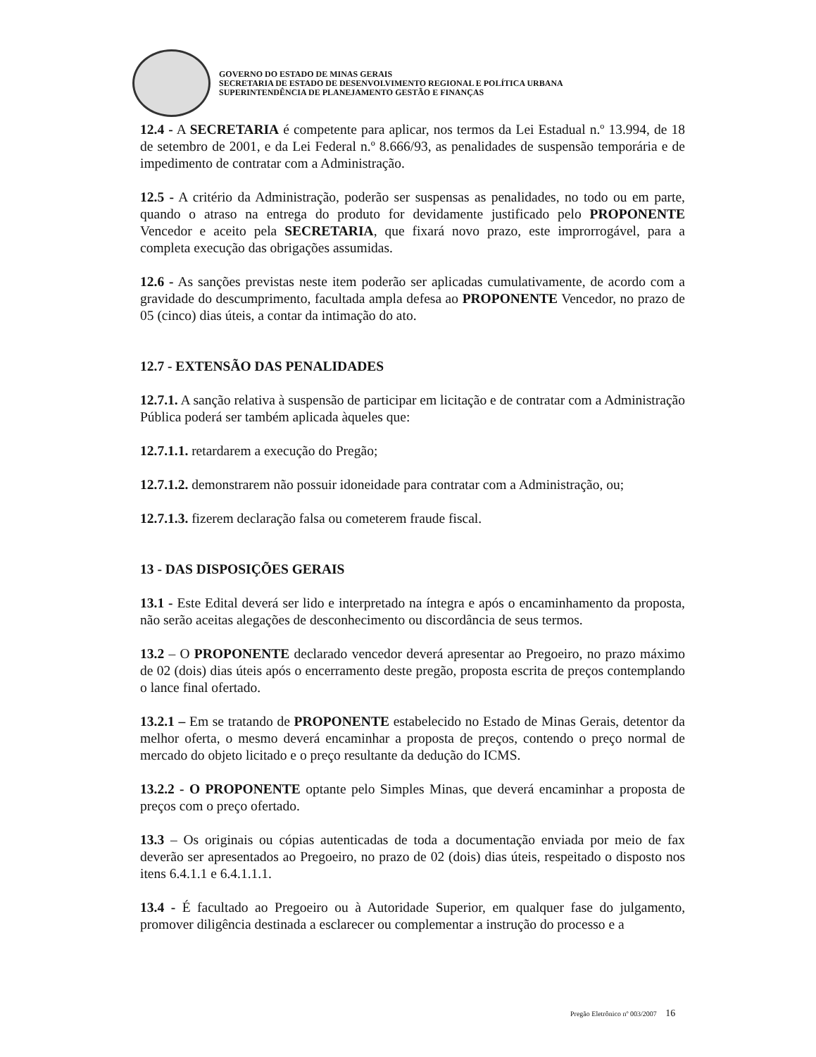GOVERNO DO ESTADO DE MINAS GERAIS
SECRETARIA DE ESTADO DE DESENVOLVIMENTO REGIONAL E POLÍTICA URBANA
SUPERINTENDÊNCIA DE PLANEJAMENTO GESTÃO E FINANÇAS
12.4 - A SECRETARIA é competente para aplicar, nos termos da Lei Estadual n.º 13.994, de 18 de setembro de 2001, e da Lei Federal n.º 8.666/93, as penalidades de suspensão temporária e de impedimento de contratar com a Administração.
12.5 - A critério da Administração, poderão ser suspensas as penalidades, no todo ou em parte, quando o atraso na entrega do produto for devidamente justificado pelo PROPONENTE Vencedor e aceito pela SECRETARIA, que fixará novo prazo, este improrrogável, para a completa execução das obrigações assumidas.
12.6 - As sanções previstas neste item poderão ser aplicadas cumulativamente, de acordo com a gravidade do descumprimento, facultada ampla defesa ao PROPONENTE Vencedor, no prazo de 05 (cinco) dias úteis, a contar da intimação do ato.
12.7 - EXTENSÃO DAS PENALIDADES
12.7.1. A sanção relativa à suspensão de participar em licitação e de contratar com a Administração Pública poderá ser também aplicada àqueles que:
12.7.1.1. retardarem a execução do Pregão;
12.7.1.2. demonstrarem não possuir idoneidade para contratar com a Administração, ou;
12.7.1.3. fizerem declaração falsa ou cometerem fraude fiscal.
13 - DAS DISPOSIÇÕES GERAIS
13.1 - Este Edital deverá ser lido e interpretado na íntegra e após o encaminhamento da proposta, não serão aceitas alegações de desconhecimento ou discordância de seus termos.
13.2 – O PROPONENTE declarado vencedor deverá apresentar ao Pregoeiro, no prazo máximo de 02 (dois) dias úteis após o encerramento deste pregão, proposta escrita de preços contemplando o lance final ofertado.
13.2.1 – Em se tratando de PROPONENTE estabelecido no Estado de Minas Gerais, detentor da melhor oferta, o mesmo deverá encaminhar a proposta de preços, contendo o preço normal de mercado do objeto licitado e o preço resultante da dedução do ICMS.
13.2.2 - O PROPONENTE optante pelo Simples Minas, que deverá encaminhar a proposta de preços com o preço ofertado.
13.3 – Os originais ou cópias autenticadas de toda a documentação enviada por meio de fax deverão ser apresentados ao Pregoeiro, no prazo de 02 (dois) dias úteis, respeitado o disposto nos itens 6.4.1.1 e 6.4.1.1.1.
13.4 - É facultado ao Pregoeiro ou à Autoridade Superior, em qualquer fase do julgamento, promover diligência destinada a esclarecer ou complementar a instrução do processo e a
Pregão Eletrônico nº 003/2007 16